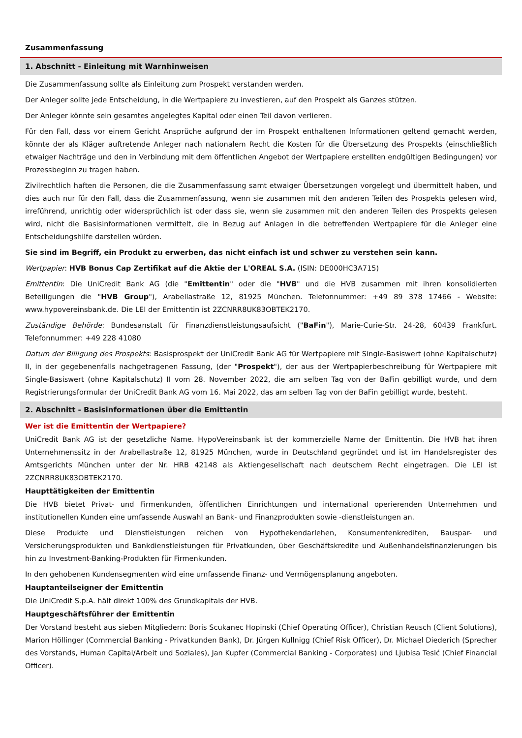Zusammenfassung
1. Abschnitt - Einleitung mit Warnhinweisen
Die Zusammenfassung sollte als Einleitung zum Prospekt verstanden werden.
Der Anleger sollte jede Entscheidung, in die Wertpapiere zu investieren, auf den Prospekt als Ganzes stützen.
Der Anleger könnte sein gesamtes angelegtes Kapital oder einen Teil davon verlieren.
Für den Fall, dass vor einem Gericht Ansprüche aufgrund der im Prospekt enthaltenen Informationen geltend gemacht werden, könnte der als Kläger auftretende Anleger nach nationalem Recht die Kosten für die Übersetzung des Prospekts (einschließlich etwaiger Nachträge und den in Verbindung mit dem öffentlichen Angebot der Wertpapiere erstellten endgültigen Bedingungen) vor Prozessbeginn zu tragen haben.
Zivilrechtlich haften die Personen, die die Zusammenfassung samt etwaiger Übersetzungen vorgelegt und übermittelt haben, und dies auch nur für den Fall, dass die Zusammenfassung, wenn sie zusammen mit den anderen Teilen des Prospekts gelesen wird, irreführend, unrichtig oder widersprüchlich ist oder dass sie, wenn sie zusammen mit den anderen Teilen des Prospekts gelesen wird, nicht die Basisinformationen vermittelt, die in Bezug auf Anlagen in die betreffenden Wertpapiere für die Anleger eine Entscheidungshilfe darstellen würden.
Sie sind im Begriff, ein Produkt zu erwerben, das nicht einfach ist und schwer zu verstehen sein kann.
Wertpapier: HVB Bonus Cap Zertifikat auf die Aktie der L'OREAL S.A. (ISIN: DE000HC3A715)
Emittentin: Die UniCredit Bank AG (die "Emittentin" oder die "HVB" und die HVB zusammen mit ihren konsolidierten Beteiligungen die "HVB Group"), Arabellastraße 12, 81925 München. Telefonnummer: +49 89 378 17466 - Website: www.hypovereinsbank.de. Die LEI der Emittentin ist 2ZCNRR8UK83OBTEK2170.
Zuständige Behörde: Bundesanstalt für Finanzdienstleistungsaufsicht ("BaFin"), Marie-Curie-Str. 24-28, 60439 Frankfurt. Telefonnummer: +49 228 41080
Datum der Billigung des Prospekts: Basisprospekt der UniCredit Bank AG für Wertpapiere mit Single-Basiswert (ohne Kapitalschutz) II, in der gegebenenfalls nachgetragenen Fassung, (der "Prospekt"), der aus der Wertpapierbeschreibung für Wertpapiere mit Single-Basiswert (ohne Kapitalschutz) II vom 28. November 2022, die am selben Tag von der BaFin gebilligt wurde, und dem Registrierungsformular der UniCredit Bank AG vom 16. Mai 2022, das am selben Tag von der BaFin gebilligt wurde, besteht.
2. Abschnitt - Basisinformationen über die Emittentin
Wer ist die Emittentin der Wertpapiere?
UniCredit Bank AG ist der gesetzliche Name. HypoVereinsbank ist der kommerzielle Name der Emittentin. Die HVB hat ihren Unternehmenssitz in der Arabellastraße 12, 81925 München, wurde in Deutschland gegründet und ist im Handelsregister des Amtsgerichts München unter der Nr. HRB 42148 als Aktiengesellschaft nach deutschem Recht eingetragen. Die LEI ist 2ZCNRR8UK83OBTEK2170.
Haupttätigkeiten der Emittentin
Die HVB bietet Privat- und Firmenkunden, öffentlichen Einrichtungen und international operierenden Unternehmen und institutionellen Kunden eine umfassende Auswahl an Bank- und Finanzprodukten sowie -dienstleistungen an.
Diese Produkte und Dienstleistungen reichen von Hypothekendarlehen, Konsumentenkrediten, Bauspar- und Versicherungsprodukten und Bankdienstleistungen für Privatkunden, über Geschäftskredite und Außenhandelsfinanzierungen bis hin zu Investment-Banking-Produkten für Firmenkunden.
In den gehobenen Kundensegmenten wird eine umfassende Finanz- und Vermögensplanung angeboten.
Hauptanteilseigner der Emittentin
Die UniCredit S.p.A. hält direkt 100% des Grundkapitals der HVB.
Hauptgeschäftsführer der Emittentin
Der Vorstand besteht aus sieben Mitgliedern: Boris Scukanec Hopinski (Chief Operating Officer), Christian Reusch (Client Solutions), Marion Höllinger (Commercial Banking - Privatkunden Bank), Dr. Jürgen Kullnigg (Chief Risk Officer), Dr. Michael Diederich (Sprecher des Vorstands, Human Capital/Arbeit und Soziales), Jan Kupfer (Commercial Banking - Corporates) und Ljubisa Tesić (Chief Financial Officer).